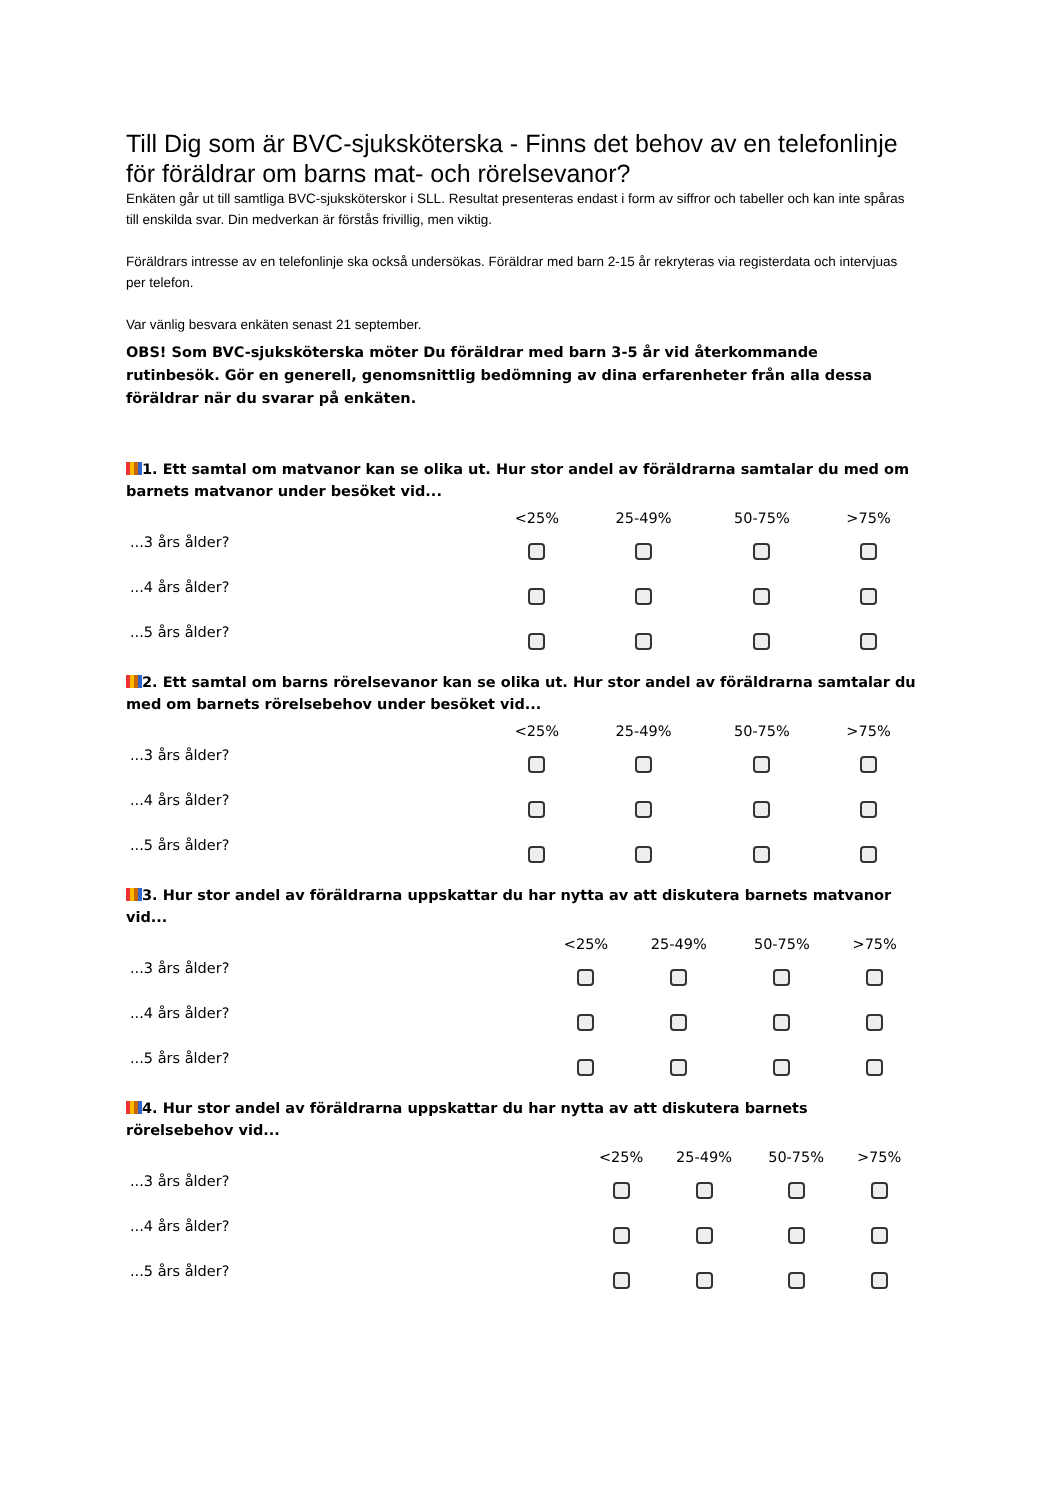Till Dig som är BVC-sjuksköterska - Finns det behov av en telefonlinje för föräldrar om barns mat- och rörelsevanor?
Enkäten går ut till samtliga BVC-sjuksköterskor i SLL. Resultat presenteras endast i form av siffror och tabeller och kan inte spåras till enskilda svar. Din medverkan är förstås frivillig, men viktig.
Föräldrars intresse av en telefonlinje ska också undersökas. Föräldrar med barn 2-15 år rekryteras via registerdata och intervjuas per telefon.
Var vänlig besvara enkäten senast 21 september.
OBS! Som BVC-sjuksköterska möter Du föräldrar med barn 3-5 år vid återkommande rutinbesök. Gör en generell, genomsnittlig bedömning av dina erfarenheter från alla dessa föräldrar när du svarar på enkäten.
1. Ett samtal om matvanor kan se olika ut. Hur stor andel av föräldrarna samtalar du med om barnets matvanor under besöket vid...
| | <25% | 25-49% | 50-75% | >75% |
| --- | --- | --- | --- | --- |
| ...3 års ålder? | | | | |
| ...4 års ålder? | | | | |
| ...5 års ålder? | | | | |
2. Ett samtal om barns rörelsevanor kan se olika ut. Hur stor andel av föräldrarna samtalar du med om barnets rörelsebehov under besöket vid...
| | <25% | 25-49% | 50-75% | >75% |
| --- | --- | --- | --- | --- |
| ...3 års ålder? | | | | |
| ...4 års ålder? | | | | |
| ...5 års ålder? | | | | |
3. Hur stor andel av föräldrarna uppskattar du har nytta av att diskutera barnets matvanor vid...
| | <25% | 25-49% | 50-75% | >75% |
| --- | --- | --- | --- | --- |
| ...3 års ålder? | | | | |
| ...4 års ålder? | | | | |
| ...5 års ålder? | | | | |
4. Hur stor andel av föräldrarna uppskattar du har nytta av att diskutera barnets rörelsebehov vid...
| | <25% | 25-49% | 50-75% | >75% |
| --- | --- | --- | --- | --- |
| ...3 års ålder? | | | | |
| ...4 års ålder? | | | | |
| ...5 års ålder? | | | | |